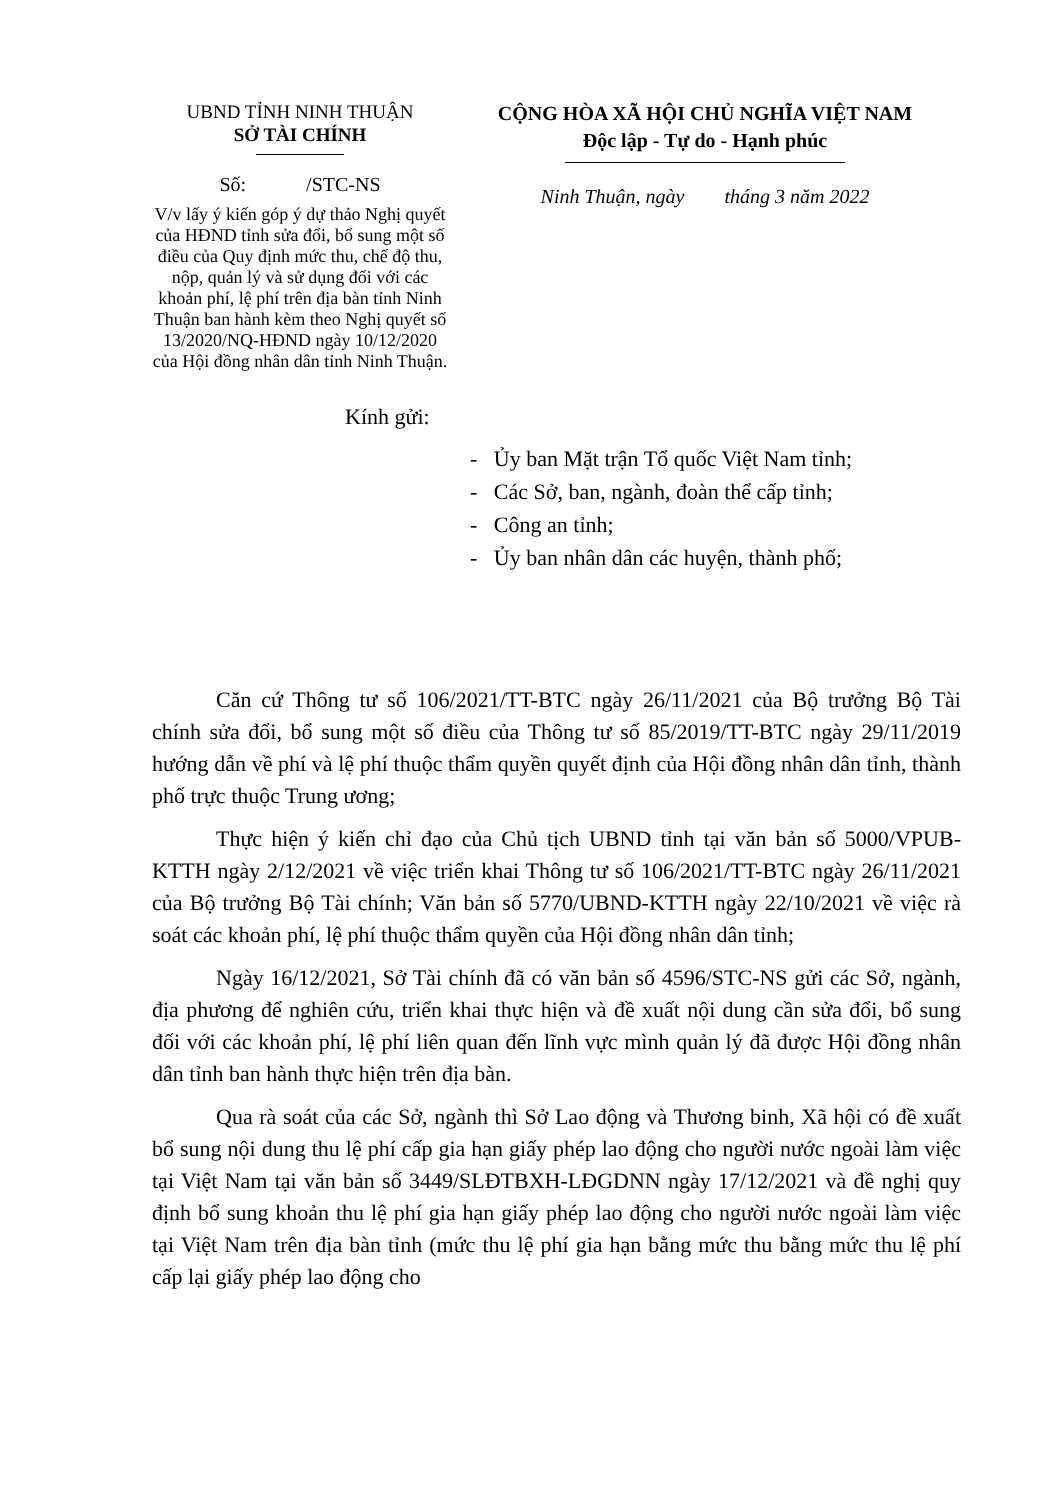UBND TỈNH NINH THUẬN
SỞ TÀI CHÍNH
Số: /STC-NS
V/v lấy ý kiến góp ý dự thảo Nghị quyết của HĐND tỉnh sửa đổi, bổ sung một số điều của Quy định mức thu, chế độ thu, nộp, quản lý và sử dụng đối với các khoản phí, lệ phí trên địa bàn tỉnh Ninh Thuận ban hành kèm theo Nghị quyết số 13/2020/NQ-HĐND ngày 10/12/2020 của Hội đồng nhân dân tỉnh Ninh Thuận.
CỘNG HÒA XÃ HỘI CHỦ NGHĨA VIỆT NAM
Độc lập - Tự do - Hạnh phúc
Ninh Thuận, ngày tháng 3 năm 2022
Kính gửi:
- Ủy ban Mặt trận Tổ quốc Việt Nam tỉnh;
- Các Sở, ban, ngành, đoàn thể cấp tỉnh;
- Công an tỉnh;
- Ủy ban nhân dân các huyện, thành phố;
Căn cứ Thông tư số 106/2021/TT-BTC ngày 26/11/2021 của Bộ trưởng Bộ Tài chính sửa đổi, bổ sung một số điều của Thông tư số 85/2019/TT-BTC ngày 29/11/2019 hướng dẫn về phí và lệ phí thuộc thẩm quyền quyết định của Hội đồng nhân dân tỉnh, thành phố trực thuộc Trung ương;
Thực hiện ý kiến chỉ đạo của Chủ tịch UBND tỉnh tại văn bản số 5000/VPUB-KTTH ngày 2/12/2021 về việc triển khai Thông tư số 106/2021/TT-BTC ngày 26/11/2021 của Bộ trưởng Bộ Tài chính; Văn bản số 5770/UBND-KTTH ngày 22/10/2021 về việc rà soát các khoản phí, lệ phí thuộc thẩm quyền của Hội đồng nhân dân tỉnh;
Ngày 16/12/2021, Sở Tài chính đã có văn bản số 4596/STC-NS gửi các Sở, ngành, địa phương để nghiên cứu, triển khai thực hiện và đề xuất nội dung cần sửa đổi, bổ sung đối với các khoản phí, lệ phí liên quan đến lĩnh vực mình quản lý đã được Hội đồng nhân dân tỉnh ban hành thực hiện trên địa bàn.
Qua rà soát của các Sở, ngành thì Sở Lao động và Thương binh, Xã hội có đề xuất bổ sung nội dung thu lệ phí cấp gia hạn giấy phép lao động cho người nước ngoài làm việc tại Việt Nam tại văn bản số 3449/SLĐTBXH-LĐGDNN ngày 17/12/2021 và đề nghị quy định bổ sung khoản thu lệ phí gia hạn giấy phép lao động cho người nước ngoài làm việc tại Việt Nam trên địa bàn tỉnh (mức thu lệ phí gia hạn bằng mức thu bằng mức thu lệ phí cấp lại giấy phép lao động cho